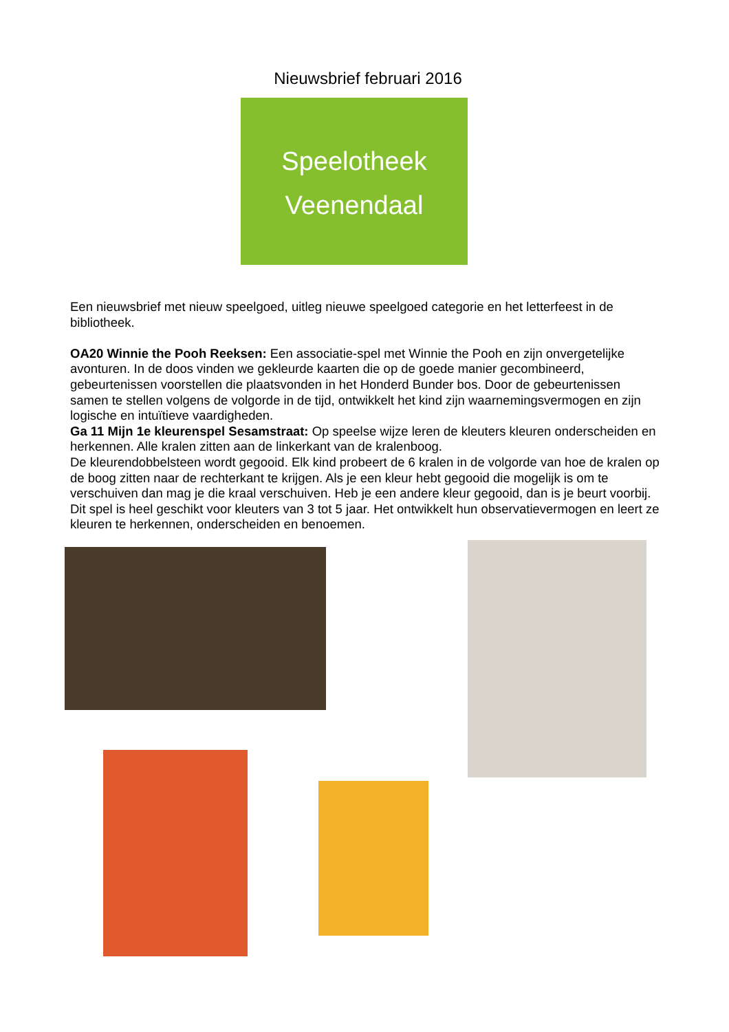Nieuwsbrief februari 2016
Speelotheek
Veenendaal
Een nieuwsbrief met nieuw speelgoed, uitleg nieuwe speelgoed categorie en het letterfeest in de bibliotheek.
OA20 Winnie the Pooh Reeksen: Een associatie-spel met Winnie the Pooh en zijn onvergetelijke avonturen. In de doos vinden we gekleurde kaarten die op de goede manier gecombineerd, gebeurtenissen voorstellen die plaatsvonden in het Honderd Bunder bos. Door de gebeurtenissen samen te stellen volgens de volgorde in de tijd, ontwikkelt het kind zijn waarnemingsvermogen en zijn logische en intuïtieve vaardigheden.
Ga 11 Mijn 1e kleurenspel Sesamstraat: Op speelse wijze leren de kleuters kleuren onderscheiden en herkennen. Alle kralen zitten aan de linkerkant van de kralenboog.
De kleurendobbelsteen wordt gegooid. Elk kind probeert de 6 kralen in de volgorde van hoe de kralen op de boog zitten naar de rechterkant te krijgen. Als je een kleur hebt gegooid die mogelijk is om te verschuiven dan mag je die kraal verschuiven. Heb je een andere kleur gegooid, dan is je beurt voorbij. Dit spel is heel geschikt voor kleuters van 3 tot 5 jaar. Het ontwikkelt hun observatievermogen en leert ze kleuren te herkennen, onderscheiden en benoemen.